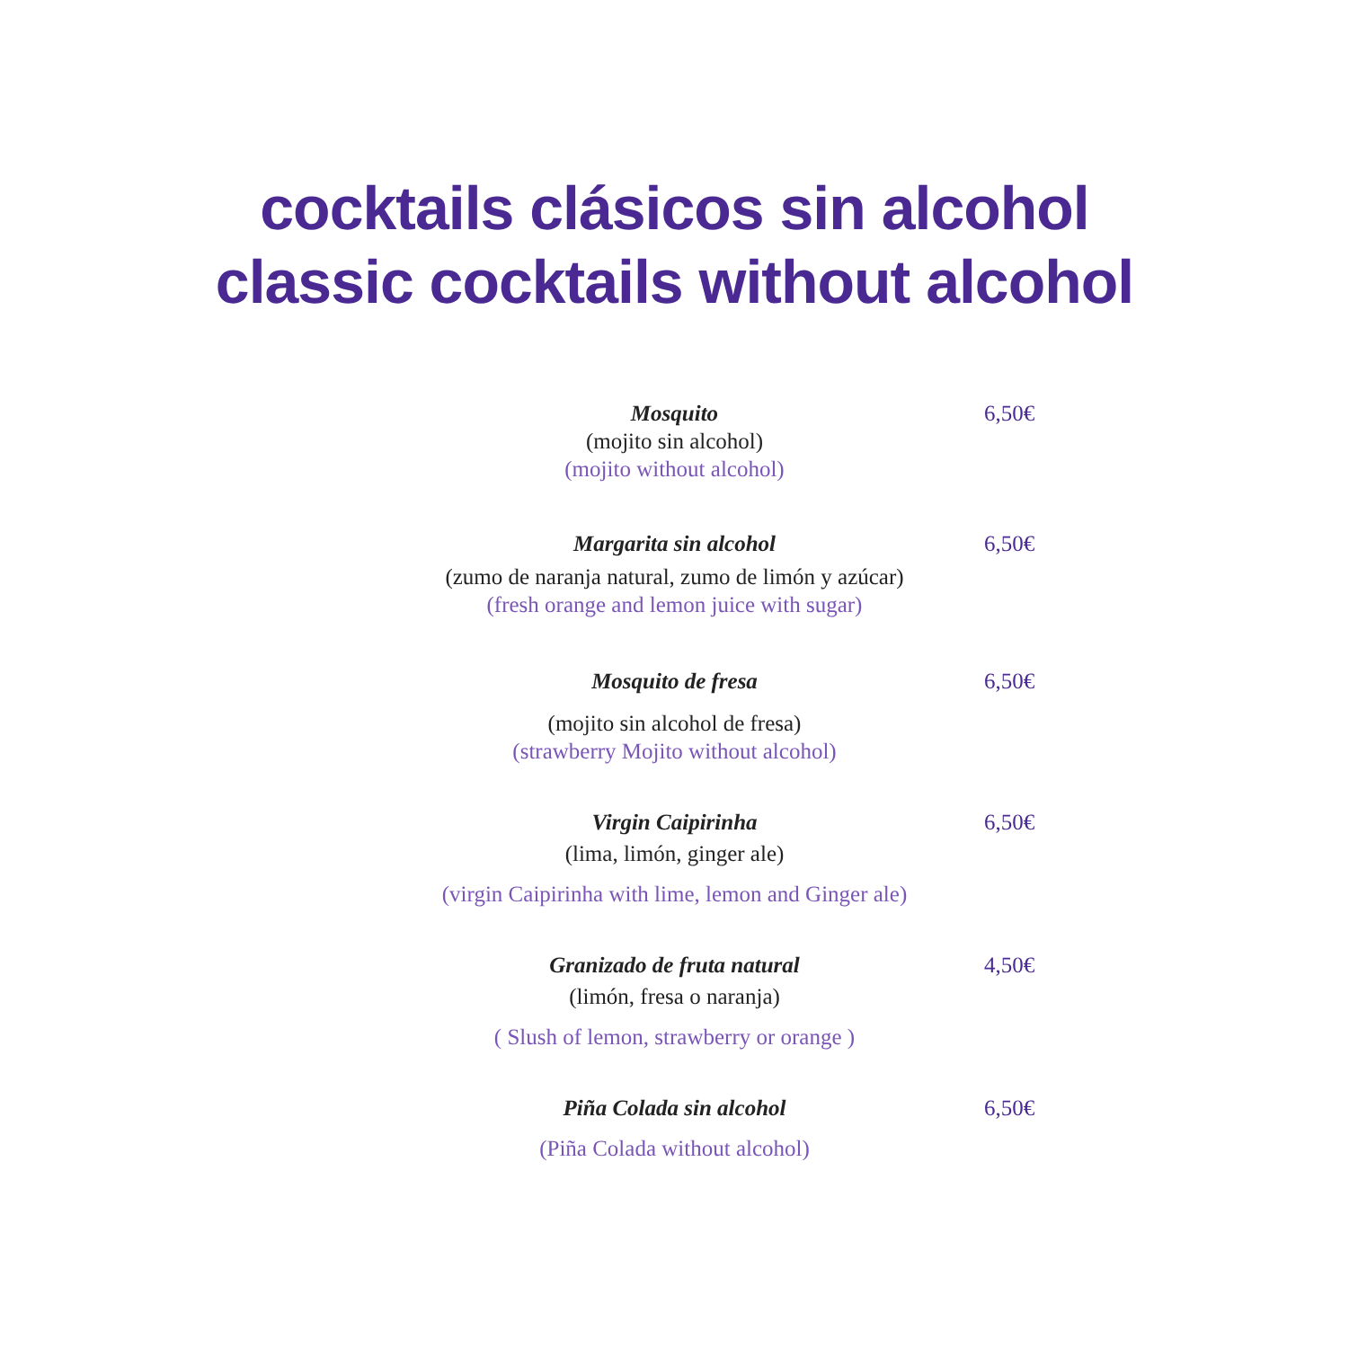cocktails clásicos sin alcohol
classic cocktails without alcohol
Mosquito
6,50€
(mojito sin alcohol)
(mojito without alcohol)
Margarita sin alcohol
6,50€
(zumo de naranja natural, zumo de limón y azúcar)
(fresh orange and lemon juice with sugar)
Mosquito de fresa
6,50€
(mojito sin alcohol de fresa)
(strawberry Mojito without alcohol)
Virgin Caipirinha
6,50€
(lima, limón, ginger ale)
(virgin Caipirinha with lime, lemon and Ginger ale)
Granizado de fruta natural
4,50€
(limón, fresa o naranja)
( Slush of lemon, strawberry or orange )
Piña Colada sin alcohol
6,50€
(Piña Colada without alcohol)